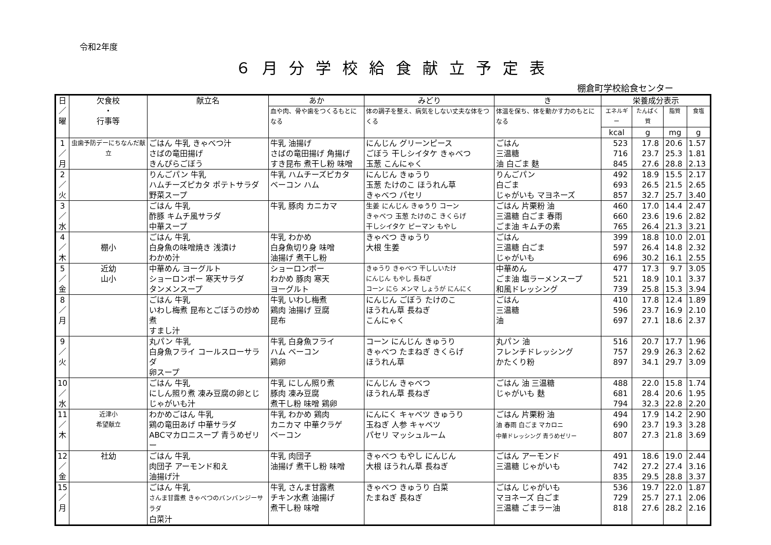令和2年度
６月分学校給食献立予定表
棚倉町学校給食センター
| 日 ／ 曜 | 欠食校 ・ 行事等 | 献立名 | あか | みどり | き | 栄養成分表示 | | | |
| --- | --- | --- | --- | --- | --- | --- | --- | --- | --- |
| | | | 血や肉、骨や歯をつくるもとになる | 体の調子を整え、病気をしない丈夫な体をつくる | 体温を保ち、体を動かす力のもとになる | エネルギー | たんぱく質 | 脂質 | 食塩 |
| | | | | | | kcal | g | mg | g |
| 1 ／ 月 | 虫歯予防デーにちなんだ献立 | ごはん 牛乳 きゃべつ汁 さばの竜田揚げ きんぴらごぼう | 牛乳 油揚げ さばの竜田揚げ 角揚げ すき昆布 煮干し粉 味噌 | にんじん グリーンピース ごぼう 干しシイタケ きゃべつ 玉葱 こんにゃく | ごはん 三温糖 油 白ごま 麩 | 523 716 845 | 17.8 23.7 27.6 | 20.6 25.3 28.8 | 1.57 1.81 2.13 |
| 2 ／ 火 | | りんごパン 牛乳 ハムチーズピカタ ポテトサラダ 野菜スープ | 牛乳 ハムチーズピカタ ベーコン ハム | にんじん きゅうり 玉葱 たけのこ ほうれん草 きゃべつ パセリ | りんごパン 白ごま じゃがいも マヨネーズ | 492 693 857 | 18.9 26.5 32.7 | 15.5 21.5 25.7 | 2.17 2.65 3.40 |
| 3 ／ 水 | | ごはん 牛乳 酢豚 キムチ風サラダ 中華スープ | 牛乳 豚肉 カニカマ | 生姜 にんじん きゅうり コーン きゃべつ 玉葱 たけのこ きくらげ 干しシイタケ ピーマン もやし | ごはん 片栗粉 油 三温糖 白ごま 春雨 ごま油 キムチの素 | 460 660 765 | 17.0 23.6 26.4 | 14.4 19.6 21.3 | 2.47 2.82 3.21 |
| 4 ／ 木 | 棚小 | ごはん 牛乳 白身魚の味噌焼き 浅漬け わかめ汁 | 牛乳 わかめ 白身魚切り身 味噌 油揚げ 煮干し粉 | きゃべつ きゅうり 大根 生姜 | ごはん 三温糖 白ごま じゃがいも | 399 597 696 | 18.8 26.4 30.2 | 10.0 14.8 16.1 | 2.01 2.32 2.55 |
| 5 ／ 金 | 近幼 山小 | 中華めん ヨーグルト ショーロンポー 寒天サラダ タンメンスープ | ショーロンポー わかめ 豚肉 寒天 ヨーグルト | きゅうり きゃべつ 干ししいたけ にんじん もやし 長ねぎ コーン にら メンマ しょうが にんにく | 中華めん ごま油 塩ラーメンスープ 和風ドレッシング | 477 521 739 | 17.3 18.9 25.8 | 9.7 10.1 15.3 | 3.05 3.37 3.94 |
| 8 ／ 月 | | ごはん 牛乳 いわし梅煮 昆布とごぼうの炒め煮 すまし汁 | 牛乳 いわし梅煮 鶏肉 油揚げ 豆腐 昆布 | にんじん ごぼう たけのこ ほうれん草 長ねぎ こんにゃく | ごはん 三温糖 油 | 410 596 697 | 17.8 23.7 27.1 | 12.4 16.9 18.6 | 1.89 2.10 2.37 |
| 9 ／ 火 | | 丸パン 牛乳 白身魚フライ コールスローサラダ 卵スープ | 牛乳 白身魚フライ ハム ベーコン 鶏卵 | コーン にんじん きゅうり きゃべつ たまねぎ きくらげ ほうれん草 | 丸パン 油 フレンチドレッシング かたくり粉 | 516 757 897 | 20.7 29.9 34.1 | 17.7 26.3 29.7 | 1.96 2.62 3.09 |
| 10 ／ 水 | | ごはん 牛乳 にしん照り煮 凍み豆腐の卵とじ じゃがいも汁 | 牛乳 にしん照り煮 豚肉 凍み豆腐 煮干し粉 味噌 鶏卵 | にんじん きゃべつ ほうれん草 長ねぎ | ごはん 油 三温糖 じゃがいも 麩 | 488 681 794 | 22.0 28.4 32.3 | 15.8 20.6 22.8 | 1.74 1.95 2.20 |
| 11 ／ 木 | 近津小 希望献立 | わかめごはん 牛乳 鶏の竜田あげ 中華サラダ ABCマカロニスープ 青うめゼリー | 牛乳 わかめ 鶏肉 カニカマ 中華クラゲ ベーコン | にんにく キャベツ きゅうり 玉ねぎ 人参 キャベツ パセリ マッシュルーム | ごはん 片栗粉 油 油 春雨 白ごま マカロニ 中華ドレッシング 青うめゼリー | 494 690 807 | 17.9 23.7 27.3 | 14.2 19.3 21.8 | 2.90 3.28 3.69 |
| 12 ／ 金 | 社幼 | ごはん 牛乳 肉団子 アーモンド和え 油揚げ汁 | 牛乳 肉団子 油揚げ 煮干し粉 味噌 | きゃべつ もやし にんじん 大根 ほうれん草 長ねぎ | ごはん アーモンド 三温糖 じゃがいも | 491 742 835 | 18.6 27.2 29.5 | 19.0 27.4 28.8 | 2.44 3.16 3.37 |
| 15 ／ 月 | | ごはん 牛乳 さんま甘露煮 きゃべつのバンバンジーサラダ 白菜汁 | 牛乳 さんま甘露煮 チキン水煮 油揚げ 煮干し粉 味噌 | きゃべつ きゅうり 白菜 たまねぎ 長ねぎ | ごはん じゃがいも マヨネーズ 白ごま 三温糖 ごまラー油 | 536 729 818 | 19.7 25.7 27.6 | 22.0 27.1 28.2 | 1.87 2.06 2.16 |